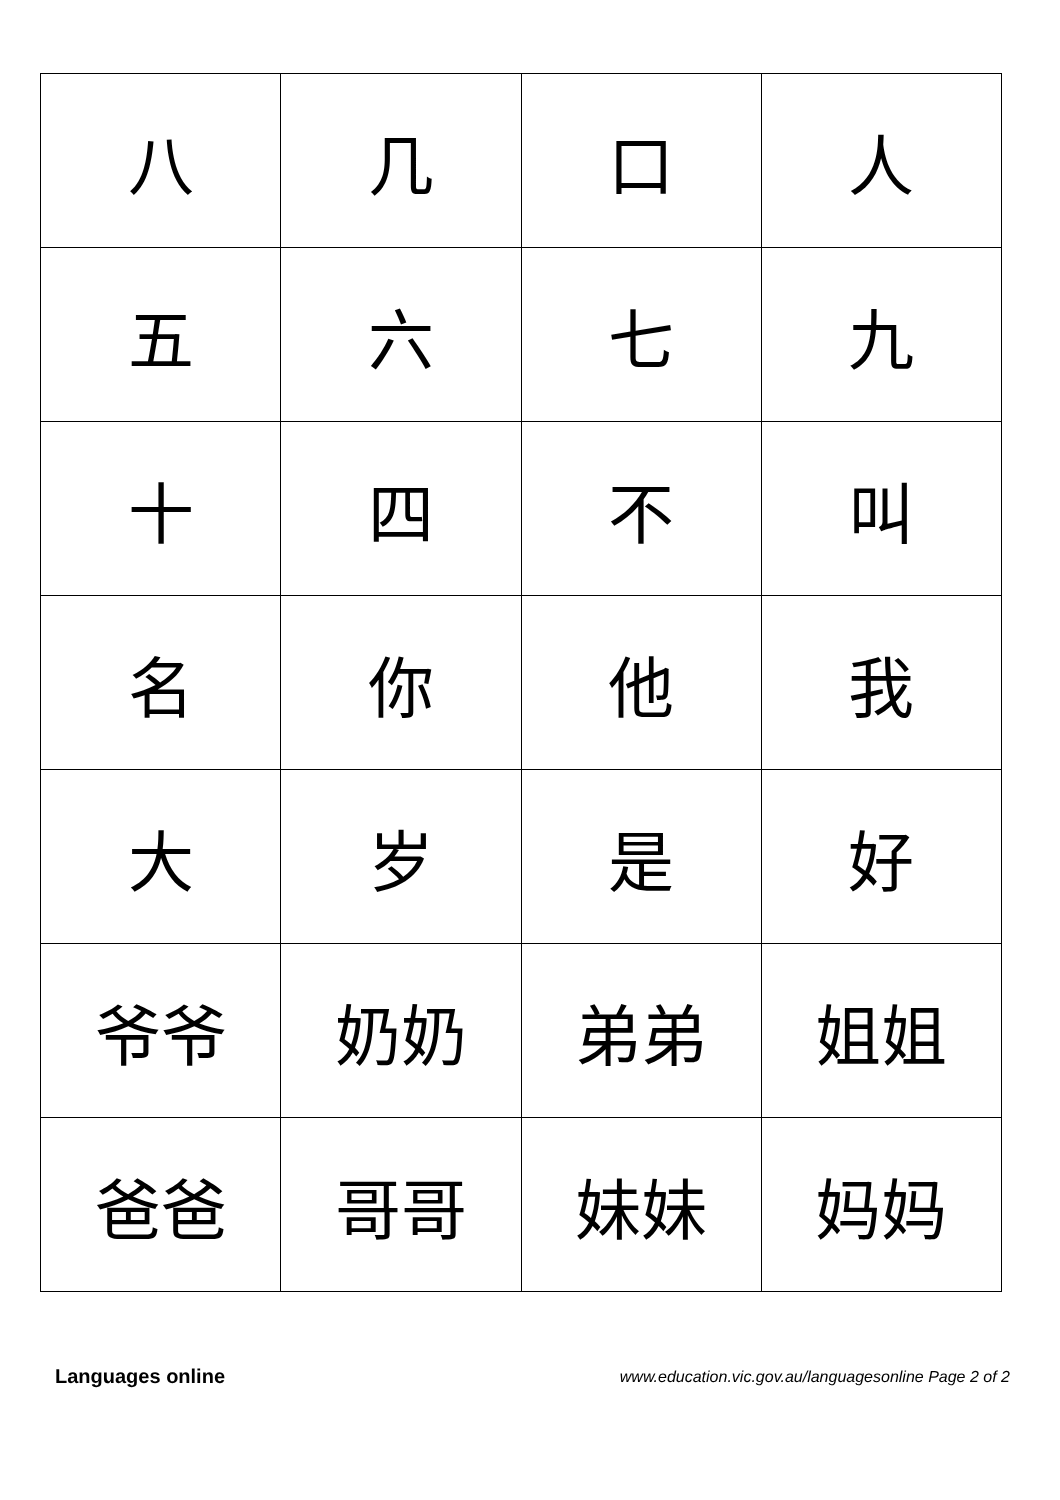| 八 | 几 | 口 | 人 |
| 五 | 六 | 七 | 九 |
| 十 | 四 | 不 | 叫 |
| 名 | 你 | 他 | 我 |
| 大 | 岁 | 是 | 好 |
| 爷爷 | 奶奶 | 弟弟 | 姐姐 |
| 爸爸 | 哥哥 | 妹妹 | 妈妈 |
Languages online www.education.vic.gov.au/languagesonline Page 2 of 2